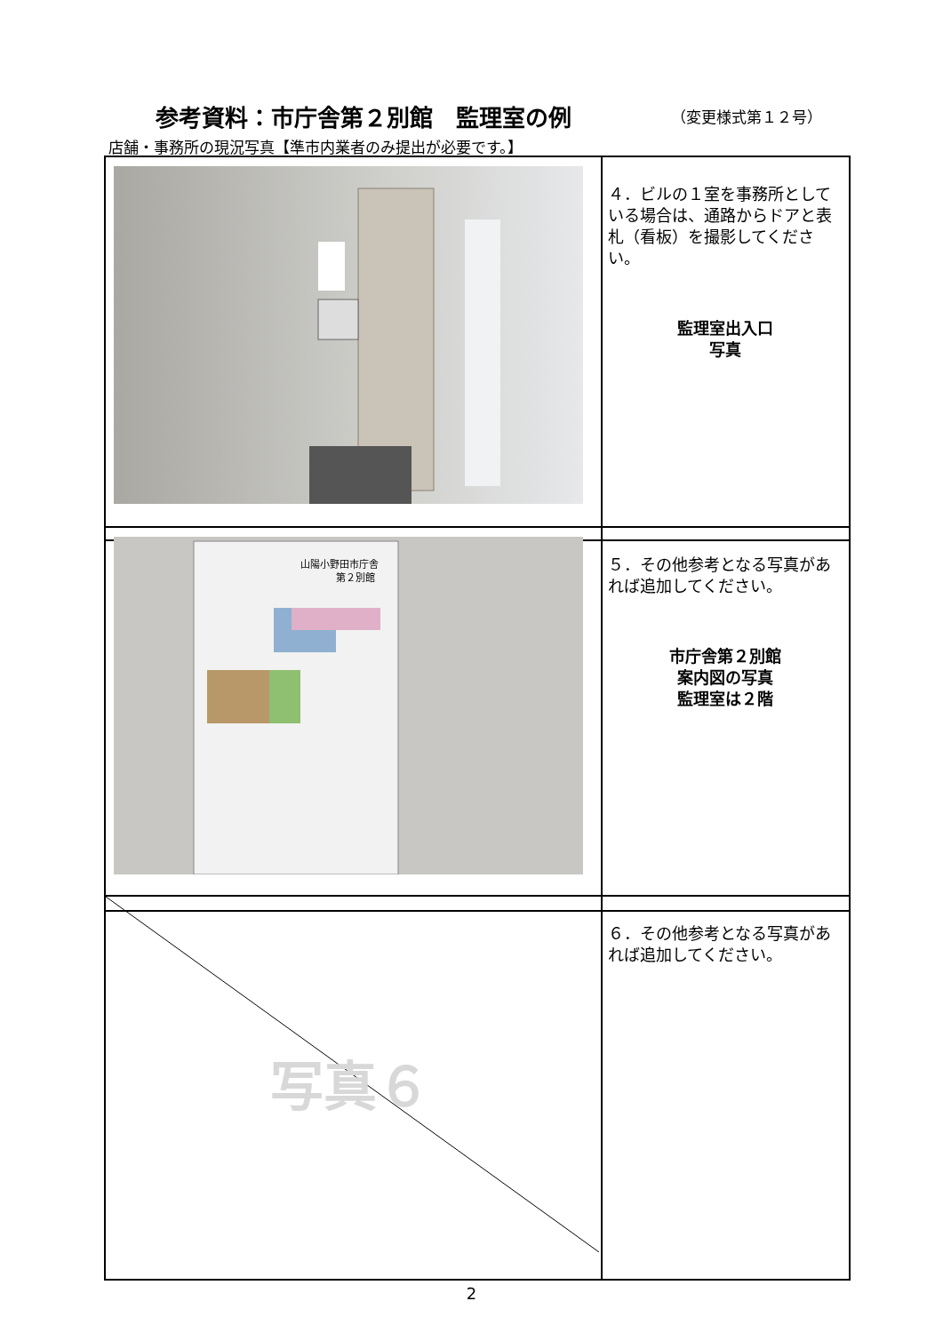参考資料：市庁舎第２別館　監理室の例 （変更様式第１２号）
店舗・事務所の現況写真【準市内業者のみ提出が必要です。】
| | ４．ビルの１室を事務所としている場合は、通路からドアと表札（看板）を撮影してください。 監理室出入口 写真 |
| 山陽小野田市庁舎 第２別館 | ５．その他参考となる写真があれば追加してください。 市庁舎第２別館 案内図の写真 監理室は２階 |
| 写真６ | ６．その他参考となる写真があれば追加してください。 |
2